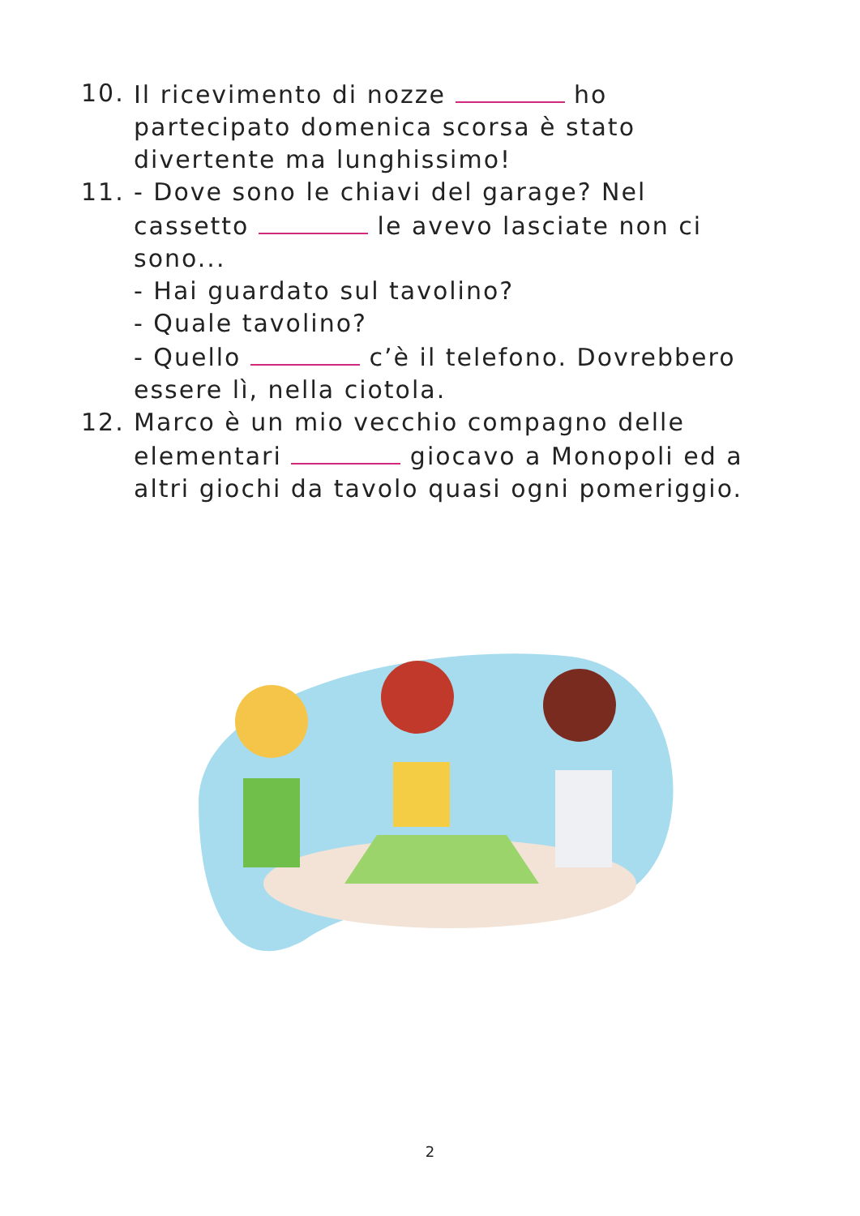10. Il ricevimento di nozze ho partecipato domenica scorsa è stato divertente ma lunghissimo!
11. - Dove sono le chiavi del garage? Nel cassetto le avevo lasciate non ci sono...
- Hai guardato sul tavolino?
- Quale tavolino?
- Quello c’è il telefono. Dovrebbero essere lì, nella ciotola.
12. Marco è un mio vecchio compagno delle elementari giocavo a Monopoli ed a altri giochi da tavolo quasi ogni pomeriggio.
2